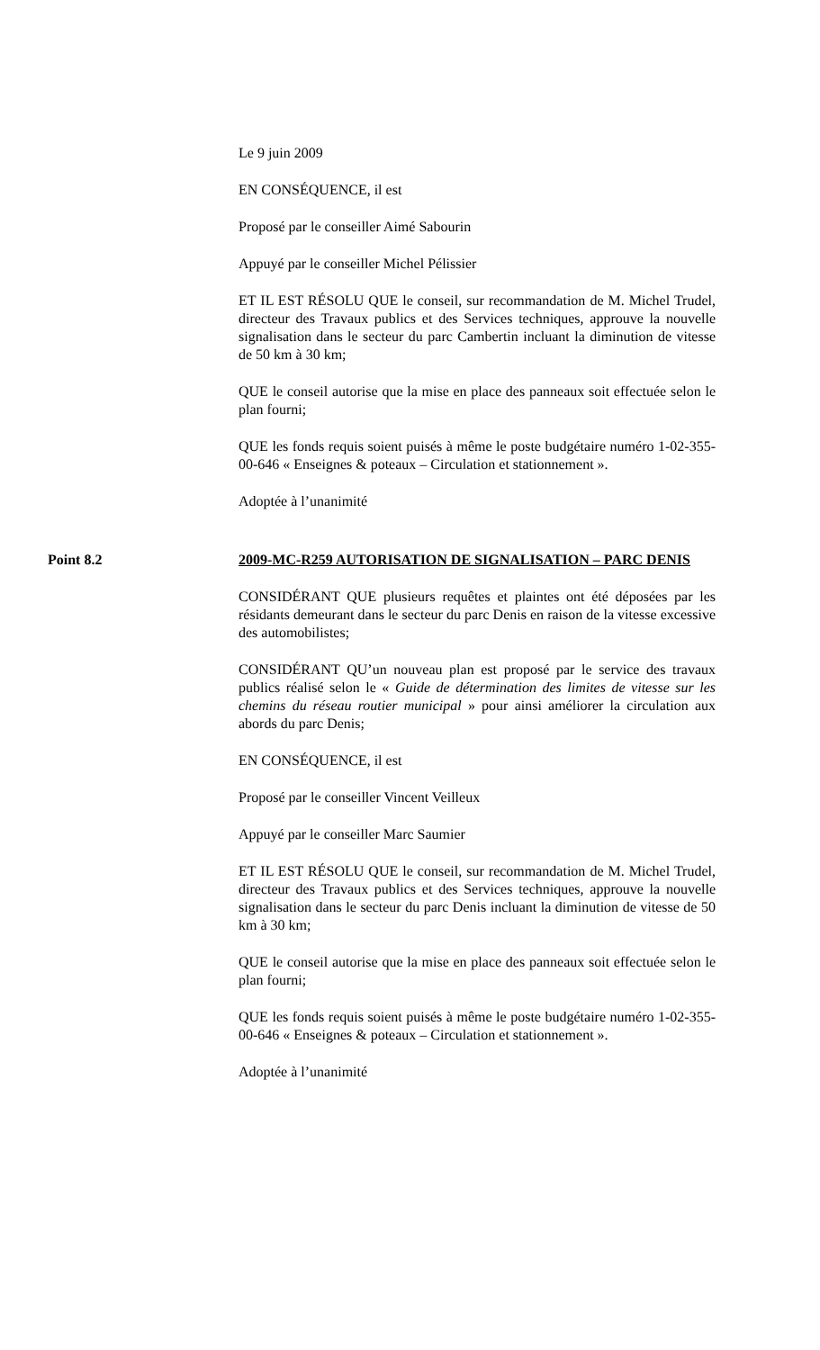Le 9 juin 2009
EN CONSÉQUENCE, il est
Proposé par le conseiller Aimé Sabourin
Appuyé par le conseiller Michel Pélissier
ET IL EST RÉSOLU QUE le conseil, sur recommandation de M. Michel Trudel, directeur des Travaux publics et des Services techniques, approuve la nouvelle signalisation dans le secteur du parc Cambertin incluant la diminution de vitesse de 50 km à 30 km;
QUE le conseil autorise que la mise en place des panneaux soit effectuée selon le plan fourni;
QUE les fonds requis soient puisés à même le poste budgétaire numéro 1-02-355-00-646 « Enseignes & poteaux – Circulation et stationnement ».
Adoptée à l’unanimité
Point 8.2 2009-MC-R259 AUTORISATION DE SIGNALISATION – PARC DENIS
CONSIDÉRANT QUE plusieurs requêtes et plaintes ont été déposées par les résidants demeurant dans le secteur du parc Denis en raison de la vitesse excessive des automobilistes;
CONSIDÉRANT QU’un nouveau plan est proposé par le service des travaux publics réalisé selon le « Guide de détermination des limites de vitesse sur les chemins du réseau routier municipal » pour ainsi améliorer la circulation aux abords du parc Denis;
EN CONSÉQUENCE, il est
Proposé par le conseiller Vincent Veilleux
Appuyé par le conseiller Marc Saumier
ET IL EST RÉSOLU QUE le conseil, sur recommandation de M. Michel Trudel, directeur des Travaux publics et des Services techniques, approuve la nouvelle signalisation dans le secteur du parc Denis incluant la diminution de vitesse de 50 km à 30 km;
QUE le conseil autorise que la mise en place des panneaux soit effectuée selon le plan fourni;
QUE les fonds requis soient puisés à même le poste budgétaire numéro 1-02-355-00-646 « Enseignes & poteaux – Circulation et stationnement ».
Adoptée à l’unanimité